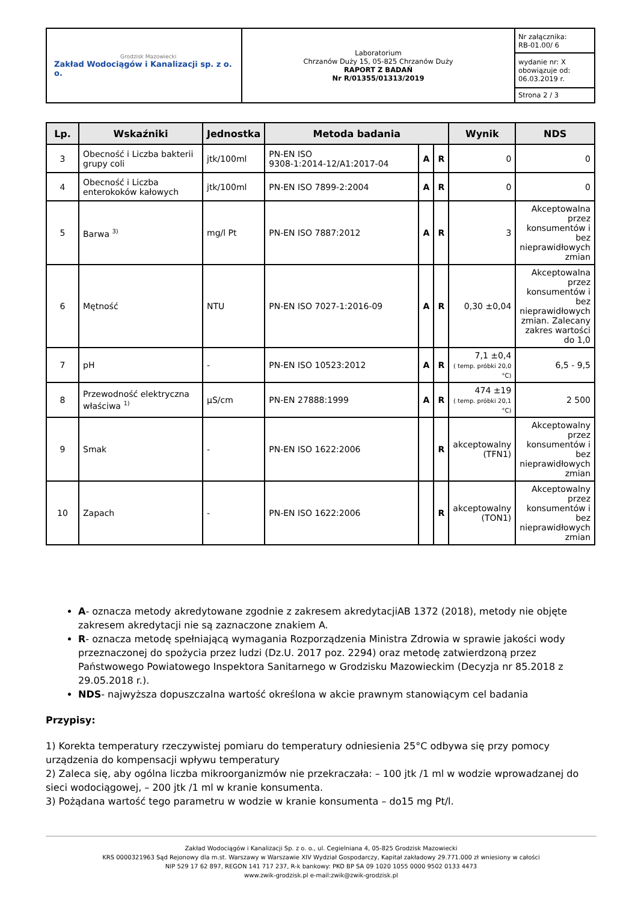| Grodzisk Mazowiecki Zakład Wodociągów i Kanalizacji sp. z o. o. | Laboratorium Chrzanów Duży 15, 05-825 Chrzanów Duży RAPORT Z BADAŃ Nr R/01355/01313/2019 | Nr załącznika: RB-01.00/ 6 |
| | | wydanie nr: X obowiązuje od: 06.03.2019 r. |
| | | Strona 2 / 3 |
| Lp. | Wskaźniki | Jednostka | Metoda badania | | | Wynik | NDS |
| --- | --- | --- | --- | --- | --- | --- | --- |
| 3 | Obecność i Liczba bakterii grupy coli | jtk/100ml | PN-EN ISO 9308-1:2014-12/A1:2017-04 | A | R | 0 | 0 |
| 4 | Obecność i Liczba enterokoków kałowych | jtk/100ml | PN-EN ISO 7899-2:2004 | A | R | 0 | 0 |
| 5 | Barwa <sup>3)</sup> | mg/l Pt | PN-EN ISO 7887:2012 | A | R | 3 | Akceptowalna przez konsumentów i bez nieprawidłowych zmian |
| 6 | Mętność | NTU | PN-EN ISO 7027-1:2016-09 | A | R | 0,30 ±0,04 | Akceptowalna przez konsumentów i bez nieprawidłowych zmian. Zalecany zakres wartości do 1,0 |
| 7 | pH | - | PN-EN ISO 10523:2012 | A | R | 7,1 ±0,4 ( temp. próbki 20,0 °C) | 6,5 - 9,5 |
| 8 | Przewodność elektryczna właściwa <sup>1)</sup> | µS/cm | PN-EN 27888:1999 | A | R | 474 ±19 ( temp. próbki 20,1 °C) | 2 500 |
| 9 | Smak | - | PN-EN ISO 1622:2006 | | R | akceptowalny (TFN1) | Akceptowalny przez konsumentów i bez nieprawidłowych zmian |
| 10 | Zapach | - | PN-EN ISO 1622:2006 | | R | akceptowalny (TON1) | Akceptowalny przez konsumentów i bez nieprawidłowych zmian |
A- oznacza metody akredytowane zgodnie z zakresem akredytacjiAB 1372 (2018), metody nie objęte zakresem akredytacji nie są zaznaczone znakiem A.
R- oznacza metodę spełniającą wymagania Rozporządzenia Ministra Zdrowia w sprawie jakości wody przeznaczonej do spożycia przez ludzi (Dz.U. 2017 poz. 2294) oraz metodę zatwierdzoną przez Państwowego Powiatowego Inspektora Sanitarnego w Grodzisku Mazowieckim (Decyzja nr 85.2018 z 29.05.2018 r.).
NDS- najwyższa dopuszczalna wartość określona w akcie prawnym stanowiącym cel badania
Przypisy:
1) Korekta temperatury rzeczywistej pomiaru do temperatury odniesienia 25°C odbywa się przy pomocy urządzenia do kompensacji wpływu temperatury
2) Zaleca się, aby ogólna liczba mikroorganizmów nie przekraczała: – 100 jtk /1 ml w wodzie wprowadzanej do sieci wodociągowej, – 200 jtk /1 ml w kranie konsumenta.
3) Pożądana wartość tego parametru w wodzie w kranie konsumenta – do15 mg Pt/l.
Zakład Wodociągów i Kanalizacji Sp. z o. o., ul. Cegielniana 4, 05-825 Grodzisk Mazowiecki
KRS 0000321963 Sąd Rejonowy dla m.st. Warszawy w Warszawie XIV Wydział Gospodarczy, Kapitał zakładowy 29.771.000 zł wniesiony w całości
NIP 529 17 62 897, REGON 141 717 237, R-k bankowy: PKO BP SA 09 1020 1055 0000 9502 0133 4473
www.zwik-grodzisk.pl e-mail:zwik@zwik-grodzisk.pl